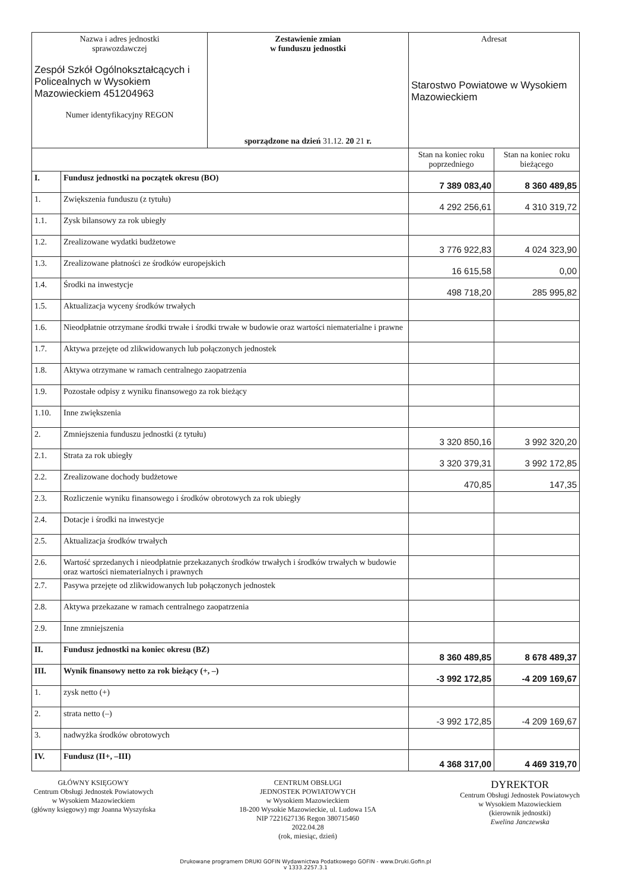| Nazwa i adres jednostki sprawozdawczej Zespół Szkół Ogólnokształcących i Policealnych w Wysokiem Mazowieckiem 451204963 Numer identyfikacyjny REGON | | Zestawienie zmian w funduszu jednostki sporządzone na dzień 31.12. 20 21 r. | Adresat Starostwo Powiatowe w Wysokiem Mazowieckiem | |
| | | | Stan na koniec roku poprzedniego | Stan na koniec roku bieżącego |
| I. | Fundusz jednostki na początek okresu (BO) | | 7 389 083,40 | 8 360 489,85 |
| 1. | Zwiększenia funduszu (z tytułu) | | 4 292 256,61 | 4 310 319,72 |
| 1.1. | Zysk bilansowy za rok ubiegły | | | |
| 1.2. | Zrealizowane wydatki budżetowe | | 3 776 922,83 | 4 024 323,90 |
| 1.3. | Zrealizowane płatności ze środków europejskich | | 16 615,58 | 0,00 |
| 1.4. | Środki na inwestycje | | 498 718,20 | 285 995,82 |
| 1.5. | Aktualizacja wyceny środków trwałych | | | |
| 1.6. | Nieodpłatnie otrzymane środki trwałe i środki trwałe w budowie oraz wartości niematerialne i prawne | | | |
| 1.7. | Aktywa przejęte od zlikwidowanych lub połączonych jednostek | | | |
| 1.8. | Aktywa otrzymane w ramach centralnego zaopatrzenia | | | |
| 1.9. | Pozostałe odpisy z wyniku finansowego za rok bieżący | | | |
| 1.10. | Inne zwiększenia | | | |
| 2. | Zmniejszenia funduszu jednostki (z tytułu) | | 3 320 850,16 | 3 992 320,20 |
| 2.1. | Strata za rok ubiegły | | 3 320 379,31 | 3 992 172,85 |
| 2.2. | Zrealizowane dochody budżetowe | | 470,85 | 147,35 |
| 2.3. | Rozliczenie wyniku finansowego i środków obrotowych za rok ubiegły | | | |
| 2.4. | Dotacje i środki na inwestycje | | | |
| 2.5. | Aktualizacja środków trwałych | | | |
| 2.6. | Wartość sprzedanych i nieodpłatnie przekazanych środków trwałych i środków trwałych w budowie oraz wartości niematerialnych i prawnych | | | |
| 2.7. | Pasywa przejęte od zlikwidowanych lub połączonych jednostek | | | |
| 2.8. | Aktywa przekazane w ramach centralnego zaopatrzenia | | | |
| 2.9. | Inne zmniejszenia | | | |
| II. | Fundusz jednostki na koniec okresu (BZ) | | 8 360 489,85 | 8 678 489,37 |
| III. | Wynik finansowy netto za rok bieżący (+, –) | | -3 992 172,85 | -4 209 169,67 |
| 1. | zysk netto (+) | | | |
| 2. | strata netto (–) | | -3 992 172,85 | -4 209 169,67 |
| 3. | nadwyżka środków obrotowych | | | |
| IV. | Fundusz (II+, –III) | | 4 368 317,00 | 4 469 319,70 |
GŁÓWNY KSIĘGOWY
Centrum Obsługi Jednostek Powiatowych
w Wysokiem Mazowieckiem
(główny księgowy) mgr Joanna Wyszyńska
CENTRUM OBSŁUGI
JEDNOSTEK POWIATOWYCH
w Wysokiem Mazowieckiem
18-200 Wysokie Mazowieckie, ul. Ludowa 15A
NIP 7221627136 Regon 380715460
2022.04.28
(rok, miesiąc, dzień)
DYREKTOR
Centrum Obsługi Jednostek Powiatowych
w Wysokiem Mazowieckiem
(kierownik jednostki)
Ewelina Janczewska
Drukowane programem DRUKI GOFIN Wydawnictwa Podatkowego GOFIN - www.Druki.Gofin.pl
v 1333.2257.3.1